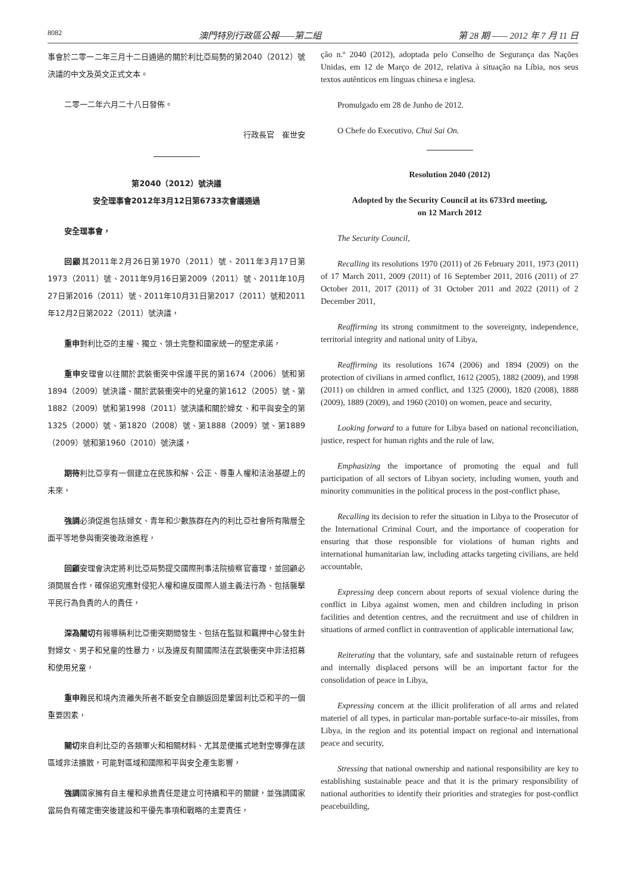8082 澳門特別行政區公報——第二組 第 28 期 —— 2012 年 7 月 11 日
事會於二零一二年三月十二日通過的關於利比亞局勢的第2040（2012）號決議的中文及英文正式文本。
二零一二年六月二十八日發佈。
行政長官　崔世安
第2040（2012）號決議
安全理事會2012年3月12日第6733次會議通過
安全理事會，
回顧其2011年2月26日第1970（2011）號、2011年3月17日第1973（2011）號、2011年9月16日第2009（2011）號、2011年10月27日第2016（2011）號、2011年10月31日第2017（2011）號和2011年12月2日第2022（2011）號決議，
重申對利比亞的主權、獨立、領土完整和國家統一的堅定承諾，
重申安理會以往關於武裝衝突中保護平民的第1674（2006）號和第1894（2009）號決議、關於武裝衝突中的兒童的第1612（2005）號、第1882（2009）號和第1998（2011）號決議和關於婦女、和平與安全的第1325（2000）號、第1820（2008）號、第1888（2009）號、第1889（2009）號和第1960（2010）號決議，
期待利比亞享有一個建立在民族和解、公正、尊重人權和法治基礎上的未來，
強調必須促進包括婦女、青年和少數族群在內的利比亞社會所有階層全面平等地參與衝突後政治進程，
回顧安理會決定將利比亞局勢提交國際刑事法院檢察官審理，並回顧必須開展合作，確保追究應對侵犯人權和違反國際人道主義法行為、包括襲擊平民行為負責的人的責任，
深為關切有報導稱利比亞衝突期間發生、包括在監獄和羈押中心發生針對婦女、男子和兒童的性暴力，以及違反有關國際法在武裝衝突中非法招募和使用兒童，
重申難民和境內流離失所者不斷安全自願返回是鞏固利比亞和平的一個重要因素，
關切來自利比亞的各類軍火和相關材料、尤其是便攜式地對空導彈在該區域非法擴散，可能對區域和國際和平與安全產生影響，
強調國家擁有自主權和承擔責任是建立可持續和平的關鍵，並強調國家當局負有確定衝突後建設和平優先事項和戰略的主要責任，
ção n.º 2040 (2012), adoptada pelo Conselho de Segurança das Nações Unidas, em 12 de Março de 2012, relativa à situação na Líbia, nos seus textos autênticos em línguas chinesa e inglesa.
Promulgado em 28 de Junho de 2012.
O Chefe do Executivo, Chui Sai On.
Resolution 2040 (2012)
Adopted by the Security Council at its 6733rd meeting,
on 12 March 2012
The Security Council,
Recalling its resolutions 1970 (2011) of 26 February 2011, 1973 (2011) of 17 March 2011, 2009 (2011) of 16 September 2011, 2016 (2011) of 27 October 2011, 2017 (2011) of 31 October 2011 and 2022 (2011) of 2 December 2011,
Reaffirming its strong commitment to the sovereignty, independence, territorial integrity and national unity of Libya,
Reaffirming its resolutions 1674 (2006) and 1894 (2009) on the protection of civilians in armed conflict, 1612 (2005), 1882 (2009), and 1998 (2011) on children in armed conflict, and 1325 (2000), 1820 (2008), 1888 (2009), 1889 (2009), and 1960 (2010) on women, peace and security,
Looking forward to a future for Libya based on national reconciliation, justice, respect for human rights and the rule of law,
Emphasizing the importance of promoting the equal and full participation of all sectors of Libyan society, including women, youth and minority communities in the political process in the post-conflict phase,
Recalling its decision to refer the situation in Libya to the Prosecutor of the International Criminal Court, and the importance of cooperation for ensuring that those responsible for violations of human rights and international humanitarian law, including attacks targeting civilians, are held accountable,
Expressing deep concern about reports of sexual violence during the conflict in Libya against women, men and children including in prison facilities and detention centres, and the recruitment and use of children in situations of armed conflict in contravention of applicable international law,
Reiterating that the voluntary, safe and sustainable return of refugees and internally displaced persons will be an important factor for the consolidation of peace in Libya,
Expressing concern at the illicit proliferation of all arms and related materiel of all types, in particular man-portable surface-to-air missiles, from Libya, in the region and its potential impact on regional and international peace and security,
Stressing that national ownership and national responsibility are key to establishing sustainable peace and that it is the primary responsibility of national authorities to identify their priorities and strategies for post-conflict peacebuilding,